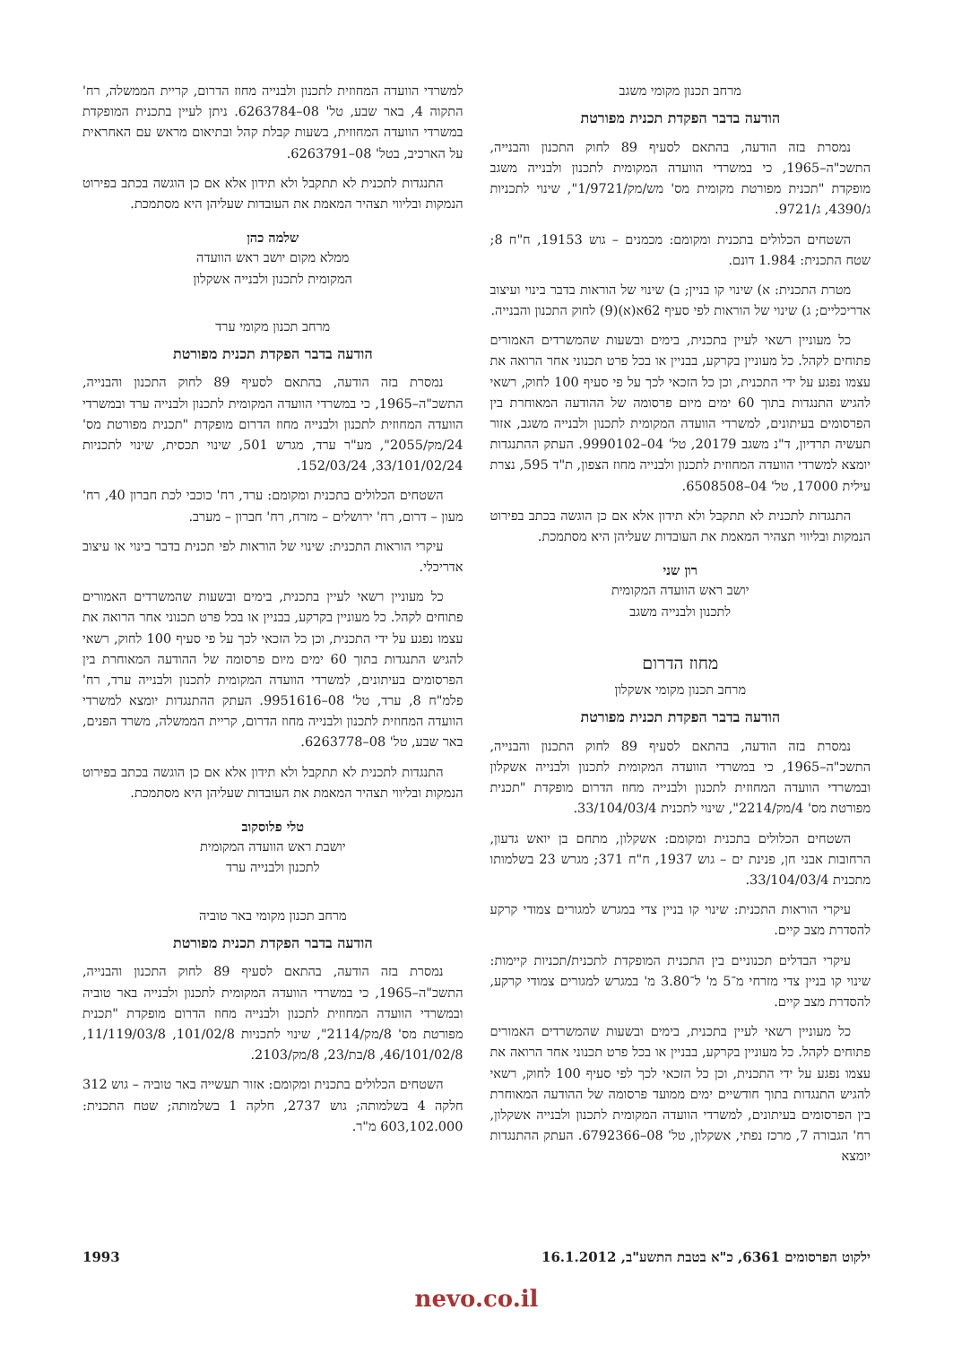מרחב תכנון מקומי משגב
הודעה בדבר הפקדת תכנית מפורטת
נמסרת בזה הודעה, בהתאם לסעיף 89 לחוק התכנון והבנייה, התשכ"ה–1965, כי במשרדי הוועדה המקומית לתכנון ולבנייה משגב מופקדת "תכנית מפורטת מקומית מס' מש/מק/1/9721", שינוי לתכניות ג/4390, ג/9721.
השטחים הכלולים בתכנית ומקומם: מכמנים – גוש 19153, ח"ח 8; שטח התכנית: 1.984 דונם.
מטרת התכנית: א) שינוי קו בניין; ב) שינוי של הוראות בדבר בינוי ועיצוב אדריכליים; ג) שינוי של הוראות לפי סעיף 62א(א)(9) לחוק התכנון והבנייה.
כל מעוניין רשאי לעיין בתכנית, בימים ובשעות שהמשרדים האמורים פתוחים לקהל. כל מעוניין בקרקע, בבניין או בכל פרט תכנוני אחר הרואה את עצמו נפגע על ידי התכנית, וכן כל הזכאי לכך על פי סעיף 100 לחוק, רשאי להגיש התנגדות בתוך 60 ימים מיום פרסומה של ההודעה המאוחרת בין הפרסומים בעיתונים, למשרדי הוועדה המקומית לתכנון ולבנייה משגב, אזור תעשיה תרדיון, ד"נ משגב 20179, טל' 04–9990102. העתק ההתנגדות יומצא למשרדי הוועדה המחוזית לתכנון ולבנייה מחוז הצפון, ת"ד 595, נצרת עילית 17000, טל' 04–6508508.
התנגדות לתכנית לא תתקבל ולא תידון אלא אם כן הוגשה בכתב בפירוט הנמקות ובליווי תצהיר המאמת את העובדות שעליהן היא מסתמכת.
רון שני
יושב ראש הוועדה המקומית
לתכנון ולבנייה משגב
מחוז הדרום
מרחב תכנון מקומי אשקלון
הודעה בדבר הפקדת תכנית מפורטת
נמסרת בזה הודעה, בהתאם לסעיף 89 לחוק התכנון והבנייה, התשכ"ה–1965, כי במשרדי הוועדה המקומית לתכנון ולבנייה אשקלון ובמשרדי הוועדה המחוזית לתכנון ולבנייה מחוז הדרום מופקדת "תכנית מפורטת מס' 4/מק/2214", שינוי לתכנית 33/104/03/4.
השטחים הכלולים בתכנית ומקומם: אשקלון, מתחם בן יואש גדעון, הרחובות אבני חן, פנינת ים – גוש 1937, ח"ח 371; מגרש 23 בשלמותו מתכנית 33/104/03/4.
עיקרי הוראות התכנית: שינוי קו בניין צדי במגרש למגורים צמודי קרקע להסדרת מצב קיים.
עיקרי הבדלים תכנוניים בין התכנית המופקדת לתכנית/תכניות קיימות: שינוי קו בניין צדי מזרחי מ־5 מ' ל־3.80 מ' במגרש למגורים צמודי קרקע, להסדרת מצב קיים.
כל מעוניין רשאי לעיין בתכנית, בימים ובשעות שהמשרדים האמורים פתוחים לקהל. כל מעוניין בקרקע, בבניין או בכל פרט תכנוני אחר הרואה את עצמו נפגע על ידי התכנית, וכן כל הזכאי לכך לפי סעיף 100 לחוק, רשאי להגיש התנגדות בתוך חודשיים ימים ממועד פרסומה של ההודעה המאוחרת בין הפרסומים בעיתונים, למשרדי הוועדה המקומית לתכנון ולבנייה אשקלון, רח' הגבורה 7, מרכז נפתי, אשקלון, טל' 08–6792366. העתק ההתנגדות יומצא
למשרדי הוועדה המחוזית לתכנון ולבנייה מחוז הדרום, קריית הממשלה, רח' התקוה 4, באר שבע, טל' 08–6263784. ניתן לעיין בתכנית המופקדת במשרדי הוועדה המחוזית, בשעות קבלת קהל ובתיאום מראש עם האחראית על הארכיב, בטל' 08–6263791.
התנגדות לתכנית לא תתקבל ולא תידון אלא אם כן הוגשה בכתב בפירוט הנמקות ובליווי תצהיר המאמת את העובדות שעליהן היא מסתמכת.
שלמה כהן
ממלא מקום יושב ראש הוועדה
המקומית לתכנון ולבנייה אשקלון
מרחב תכנון מקומי ערד
הודעה בדבר הפקדת תכנית מפורטת
נמסרת בזה הודעה, בהתאם לסעיף 89 לחוק התכנון והבנייה, התשכ"ה–1965, כי במשרדי הוועדה המקומית לתכנון ולבנייה ערד ובמשרדי הוועדה המחוזית לתכנון ולבנייה מחוז הדרום מופקדת "תכנית מפורטת מס' 24/מק/2055", מע"ר ערד, מגרש 501, שינוי תכסית, שינוי לתכניות 33/101/02/24, 152/03/24.
השטחים הכלולים בתכנית ומקומם: ערד, רח' כוכבי לכת חברון 40, רח' מעון – דרום, רח' ירושלים – מזרח, רח' חברון – מערב.
עיקרי הוראות התכנית: שינוי של הוראות לפי תכנית בדבר בינוי או עיצוב אדריכלי.
כל מעוניין רשאי לעיין בתכנית, בימים ובשעות שהמשרדים האמורים פתוחים לקהל. כל מעוניין בקרקע, בבניין או בכל פרט תכנוני אחר הרואה את עצמו נפגע על ידי התכנית, וכן כל הזכאי לכך על פי סעיף 100 לחוק, רשאי להגיש התנגדות בתוך 60 ימים מיום פרסומה של ההודעה המאוחרת בין הפרסומים בעיתונים, למשרדי הוועדה המקומית לתכנון ולבנייה ערד, רח' פלמ"ח 8, ערד, טל' 08–9951616. העתק ההתנגדות יומצא למשרדי הוועדה המחוזית לתכנון ולבנייה מחוז הדרום, קריית הממשלה, משרד הפנים, באר שבע, טל' 08–6263778.
התנגדות לתכנית לא תתקבל ולא תידון אלא אם כן הוגשה בכתב בפירוט הנמקות ובליווי תצהיר המאמת את העובדות שעליהן היא מסתמכת.
טלי פלוסקוב
יושבת ראש הוועדה המקומית
לתכנון ולבנייה ערד
מרחב תכנון מקומי באר טוביה
הודעה בדבר הפקדת תכנית מפורטת
נמסרת בזה הודעה, בהתאם לסעיף 89 לחוק התכנון והבנייה, התשכ"ה–1965, כי במשרדי הוועדה המקומית לתכנון ולבנייה באר טוביה ובמשרדי הוועדה המחוזית לתכנון ולבנייה מחוז הדרום מופקדת "תכנית מפורטת מס' 8/מק/2114", שינוי לתכניות 101/02/8, 11/119/03/8, 46/101/02/8, 8/בת/23, 8/מק/2103.
השטחים הכלולים בתכנית ומקומם: אזור תעשייה באר טוביה – גוש 312 חלקה 4 בשלמותה; גוש 2737, חלקה 1 בשלמותה; שטח התכנית: 603,102.000 מ"ר.
ילקוט הפרסומים 6361, כ"א בטבת התשע"ב, 16.1.2012 1993
nevo.co.il